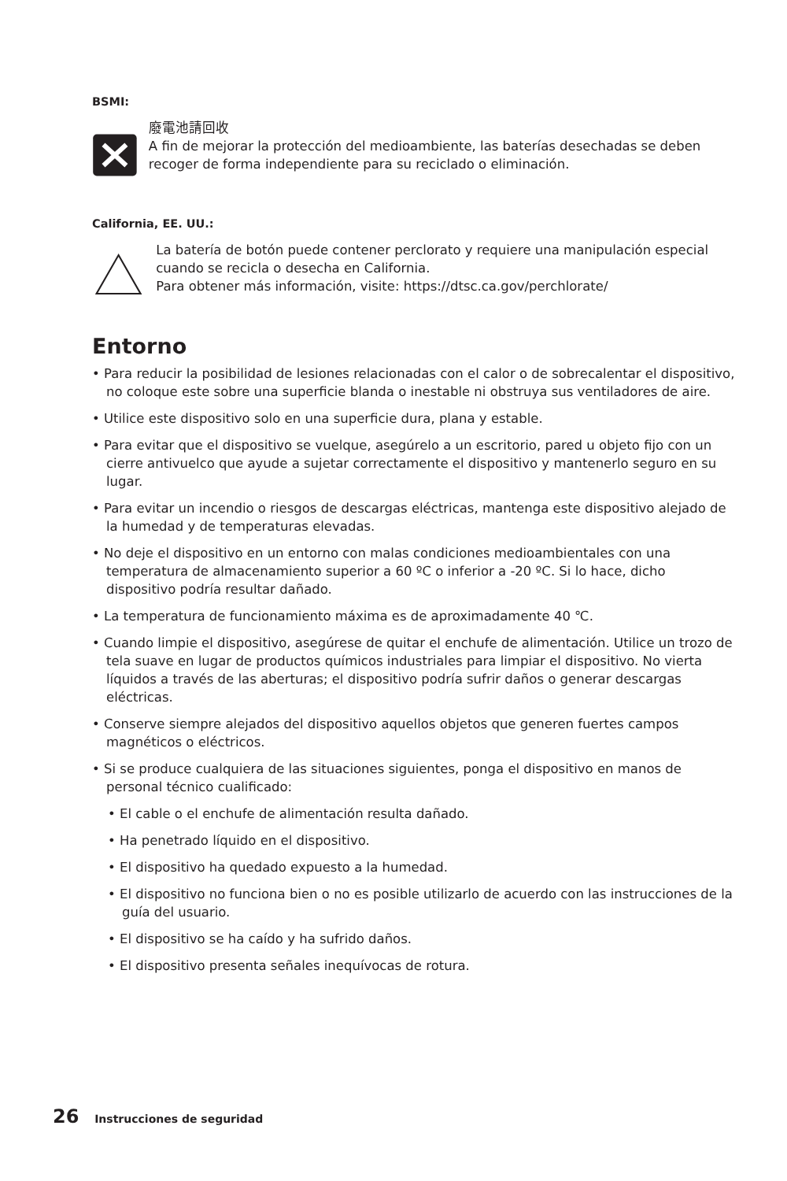BSMI:
廢電池請回收
A fin de mejorar la protección del medioambiente, las baterías desechadas se deben recoger de forma independiente para su reciclado o eliminación.
California, EE. UU.:
La batería de botón puede contener perclorato y requiere una manipulación especial cuando se recicla o desecha en California.
Para obtener más información, visite: https://dtsc.ca.gov/perchlorate/
Entorno
• Para reducir la posibilidad de lesiones relacionadas con el calor o de sobrecalentar el dispositivo, no coloque este sobre una superficie blanda o inestable ni obstruya sus ventiladores de aire.
• Utilice este dispositivo solo en una superficie dura, plana y estable.
• Para evitar que el dispositivo se vuelque, asegúrelo a un escritorio, pared u objeto fijo con un cierre antivuelco que ayude a sujetar correctamente el dispositivo y mantenerlo seguro en su lugar.
• Para evitar un incendio o riesgos de descargas eléctricas, mantenga este dispositivo alejado de la humedad y de temperaturas elevadas.
• No deje el dispositivo en un entorno con malas condiciones medioambientales con una temperatura de almacenamiento superior a 60 ºC o inferior a -20 ºC. Si lo hace, dicho dispositivo podría resultar dañado.
• La temperatura de funcionamiento máxima es de aproximadamente 40 ℃.
• Cuando limpie el dispositivo, asegúrese de quitar el enchufe de alimentación. Utilice un trozo de tela suave en lugar de productos químicos industriales para limpiar el dispositivo. No vierta líquidos a través de las aberturas; el dispositivo podría sufrir daños o generar descargas eléctricas.
• Conserve siempre alejados del dispositivo aquellos objetos que generen fuertes campos magnéticos o eléctricos.
• Si se produce cualquiera de las situaciones siguientes, ponga el dispositivo en manos de personal técnico cualificado:
• El cable o el enchufe de alimentación resulta dañado.
• Ha penetrado líquido en el dispositivo.
• El dispositivo ha quedado expuesto a la humedad.
• El dispositivo no funciona bien o no es posible utilizarlo de acuerdo con las instrucciones de la guía del usuario.
• El dispositivo se ha caído y ha sufrido daños.
• El dispositivo presenta señales inequívocas de rotura.
26 Instrucciones de seguridad